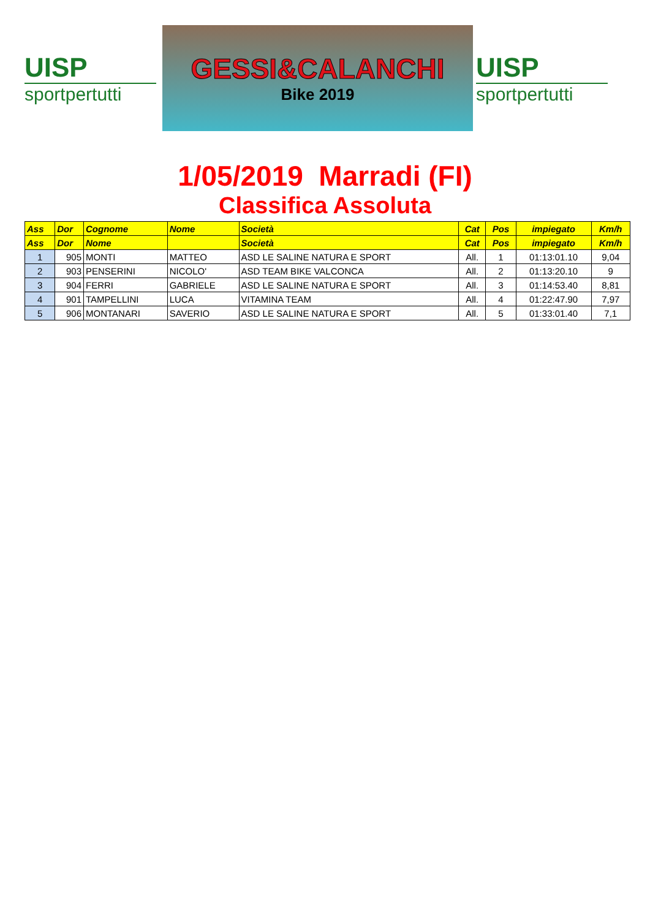UISP
sportpertutti
GESSI&CALANCHI
Bike 2019
UISP
sportpertutti
1/05/2019 Marradi (FI)
Classifica Assoluta
| Ass | Dor | Cognome | Nome | Società | Cat | Pos | impiegato | Km/h |
| --- | --- | --- | --- | --- | --- | --- | --- | --- |
| Ass | Dor | Nome | | Società | Cat | Pos | impiegato | Km/h |
| 1 | 905 | MONTI | MATTEO | ASD LE SALINE NATURA E SPORT | All. | 1 | 01:13:01.10 | 9,04 |
| 2 | 903 | PENSERINI | NICOLO' | ASD TEAM BIKE VALCONCA | All. | 2 | 01:13:20.10 | 9 |
| 3 | 904 | FERRI | GABRIELE | ASD LE SALINE NATURA E SPORT | All. | 3 | 01:14:53.40 | 8,81 |
| 4 | 901 | TAMPELLINI | LUCA | VITAMINA TEAM | All. | 4 | 01:22:47.90 | 7,97 |
| 5 | 906 | MONTANARI | SAVERIO | ASD LE SALINE NATURA E SPORT | All. | 5 | 01:33:01.40 | 7,1 |